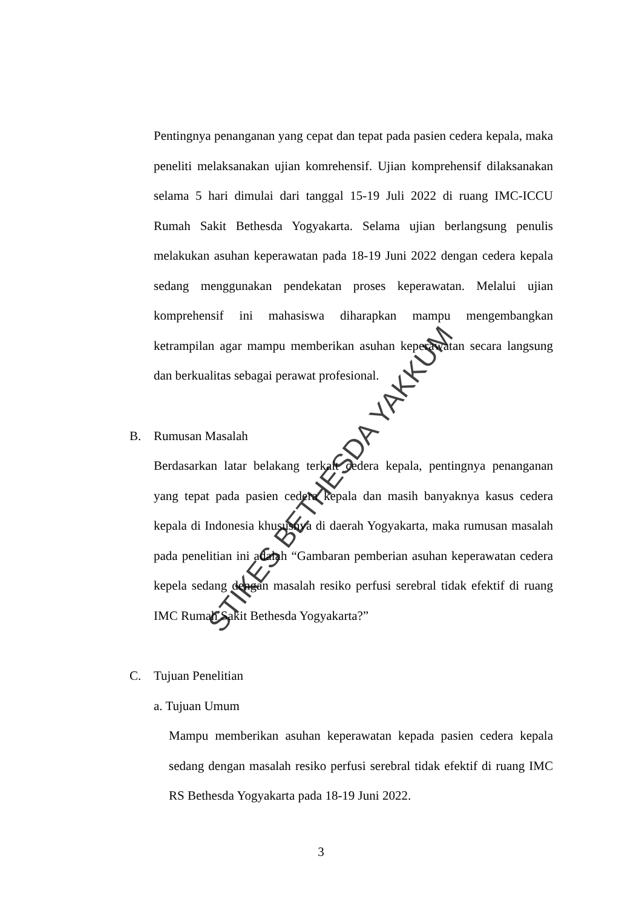Pentingnya penanganan yang cepat dan tepat pada pasien cedera kepala, maka peneliti melaksanakan ujian komrehensif. Ujian komprehensif dilaksanakan selama 5 hari dimulai dari tanggal 15-19 Juli 2022 di ruang IMC-ICCU Rumah Sakit Bethesda Yogyakarta. Selama ujian berlangsung penulis melakukan asuhan keperawatan pada 18-19 Juni 2022 dengan cedera kepala sedang menggunakan pendekatan proses keperawatan. Melalui ujian komprehensif ini mahasiswa diharapkan mampu mengembangkan ketrampilan agar mampu memberikan asuhan keperawatan secara langsung dan berkualitas sebagai perawat profesional.
B. Rumusan Masalah
Berdasarkan latar belakang terkait cedera kepala, pentingnya penanganan yang tepat pada pasien cedera kepala dan masih banyaknya kasus cedera kepala di Indonesia khususnya di daerah Yogyakarta, maka rumusan masalah pada penelitian ini adalah “Gambaran pemberian asuhan keperawatan cedera kepela sedang dengan masalah resiko perfusi serebral tidak efektif di ruang IMC Rumah Sakit Bethesda Yogyakarta?”
C. Tujuan Penelitian
a. Tujuan Umum
Mampu memberikan asuhan keperawatan kepada pasien cedera kepala sedang dengan masalah resiko perfusi serebral tidak efektif di ruang IMC RS Bethesda Yogyakarta pada 18-19 Juni 2022.
STIKES BETHESDA YAKKUM
3